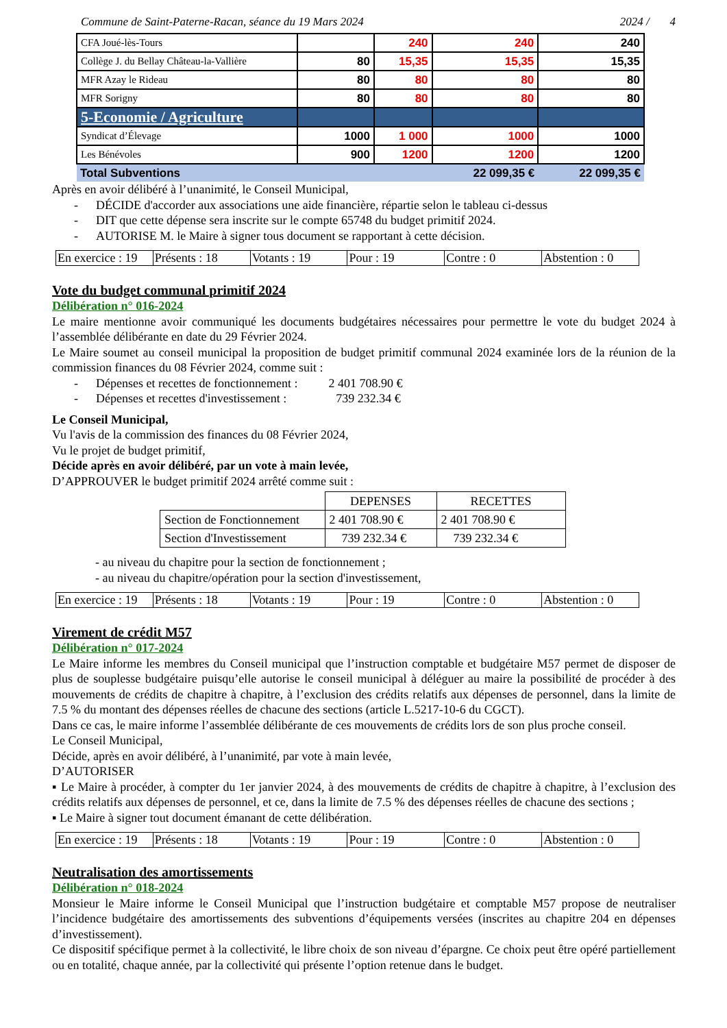Commune de Saint-Paterne-Racan, séance du 19 Mars 2024 2024 / 4
| CFA Joué-lès-Tours | | 240 | 240 | 240 |
| Collège J. du Bellay Château-la-Vallière | 80 | 15,35 | 15,35 | 15,35 |
| MFR Azay le Rideau | 80 | 80 | 80 | 80 |
| MFR Sorigny | 80 | 80 | 80 | 80 |
| 5-Economie / Agriculture | | | | |
| Syndicat d’Élevage | 1000 | 1 000 | 1000 | 1000 |
| Les Bénévoles | 900 | 1200 | 1200 | 1200 |
| Total Subventions | | | 22 099,35 € | 22 099,35 € |
Après en avoir délibéré à l’unanimité, le Conseil Municipal,
- DÉCIDE d'accorder aux associations une aide financière, répartie selon le tableau ci-dessus
- DIT que cette dépense sera inscrite sur le compte 65748 du budget primitif 2024.
- AUTORISE M. le Maire à signer tous document se rapportant à cette décision.
| En exercice : 19 | Présents : 18 | Votants : 19 | Pour : 19 | Contre : 0 | Abstention : 0 |
Vote du budget communal primitif 2024
Délibération n° 016-2024
Le maire mentionne avoir communiqué les documents budgétaires nécessaires pour permettre le vote du budget 2024 à l’assemblée délibérante en date du 29 Février 2024.
Le Maire soumet au conseil municipal la proposition de budget primitif communal 2024 examinée lors de la réunion de la commission finances du 08 Février 2024, comme suit :
- Dépenses et recettes de fonctionnement : 2 401 708.90 €
- Dépenses et recettes d'investissement : 739 232.34 €
Le Conseil Municipal,
Vu l'avis de la commission des finances du 08 Février 2024,
Vu le projet de budget primitif,
Décide après en avoir délibéré, par un vote à main levée,
D’APPROUVER le budget primitif 2024 arrêté comme suit :
| | DEPENSES | RECETTES |
| Section de Fonctionnement | 2 401 708.90 € | 2 401 708.90 € |
| Section d'Investissement | 739 232.34 € | 739 232.34 € |
- au niveau du chapitre pour la section de fonctionnement ;
- au niveau du chapitre/opération pour la section d'investissement,
| En exercice : 19 | Présents : 18 | Votants : 19 | Pour : 19 | Contre : 0 | Abstention : 0 |
Virement de crédit M57
Délibération n° 017-2024
Le Maire informe les membres du Conseil municipal que l’instruction comptable et budgétaire M57 permet de disposer de plus de souplesse budgétaire puisqu’elle autorise le conseil municipal à déléguer au maire la possibilité de procéder à des mouvements de crédits de chapitre à chapitre, à l’exclusion des crédits relatifs aux dépenses de personnel, dans la limite de 7.5 % du montant des dépenses réelles de chacune des sections (article L.5217-10-6 du CGCT).
Dans ce cas, le maire informe l’assemblée délibérante de ces mouvements de crédits lors de son plus proche conseil.
Le Conseil Municipal,
Décide, après en avoir délibéré, à l’unanimité, par vote à main levée,
D’AUTORISER
▪ Le Maire à procéder, à compter du 1er janvier 2024, à des mouvements de crédits de chapitre à chapitre, à l’exclusion des crédits relatifs aux dépenses de personnel, et ce, dans la limite de 7.5 % des dépenses réelles de chacune des sections ;
▪ Le Maire à signer tout document émanant de cette délibération.
| En exercice : 19 | Présents : 18 | Votants : 19 | Pour : 19 | Contre : 0 | Abstention : 0 |
Neutralisation des amortissements
Délibération n° 018-2024
Monsieur le Maire informe le Conseil Municipal que l’instruction budgétaire et comptable M57 propose de neutraliser l’incidence budgétaire des amortissements des subventions d’équipements versées (inscrites au chapitre 204 en dépenses d’investissement).
Ce dispositif spécifique permet à la collectivité, le libre choix de son niveau d’épargne. Ce choix peut être opéré partiellement ou en totalité, chaque année, par la collectivité qui présente l’option retenue dans le budget.